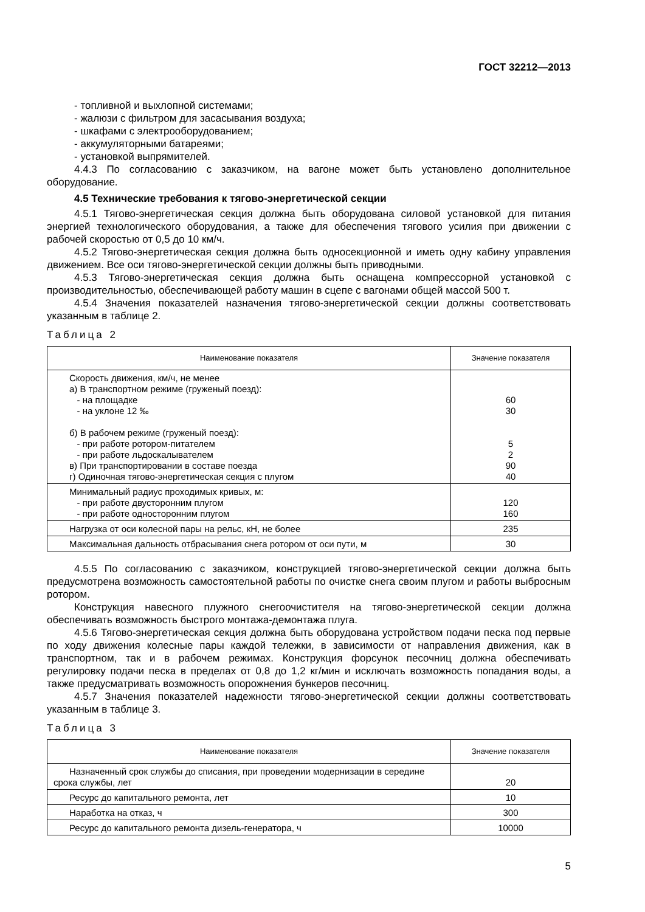ГОСТ 32212—2013
- топливной и выхлопной системами;
- жалюзи с фильтром для засасывания воздуха;
- шкафами с электрооборудованием;
- аккумуляторными батареями;
- установкой выпрямителей.
4.4.3 По согласованию с заказчиком, на вагоне может быть установлено дополнительное оборудование.
4.5 Технические требования к тягово-энергетической секции
4.5.1 Тягово-энергетическая секция должна быть оборудована силовой установкой для питания энергией технологического оборудования, а также для обеспечения тягового усилия при движении с рабочей скоростью от 0,5 до 10 км/ч.
4.5.2 Тягово-энергетическая секция должна быть односекционной и иметь одну кабину управления движением. Все оси тягово-энергетической секции должны быть приводными.
4.5.3 Тягово-энергетическая секция должна быть оснащена компрессорной установкой с производительностью, обеспечивающей работу машин в сцепе с вагонами общей массой 500 т.
4.5.4 Значения показателей назначения тягово-энергетической секции должны соответствовать указанным в таблице 2.
Таблица 2
| Наименование показателя | Значение показателя |
| --- | --- |
| Скорость движения, км/ч, не менее а) В транспортном режиме (груженый поезд): - на площадке - на уклоне 12 ‰ б) В рабочем режиме (груженый поезд): - при работе ротором-питателем - при работе льдоскалывателем в) При транспортировании в составе поезда г) Одиночная тягово-энергетическая секция с плугом | 60 30 5 2 90 40 |
| Минимальный радиус проходимых кривых, м: - при работе двусторонним плугом - при работе односторонним плугом | 120 160 |
| Нагрузка от оси колесной пары на рельс, кН, не более | 235 |
| Максимальная дальность отбрасывания снега ротором от оси пути, м | 30 |
4.5.5 По согласованию с заказчиком, конструкцией тягово-энергетической секции должна быть предусмотрена возможность самостоятельной работы по очистке снега своим плугом и работы выбросным ротором.
Конструкция навесного плужного снегоочистителя на тягово-энергетической секции должна обеспечивать возможность быстрого монтажа-демонтажа плуга.
4.5.6 Тягово-энергетическая секция должна быть оборудована устройством подачи песка под первые по ходу движения колесные пары каждой тележки, в зависимости от направления движения, как в транспортном, так и в рабочем режимах. Конструкция форсунок песочниц должна обеспечивать регулировку подачи песка в пределах от 0,8 до 1,2 кг/мин и исключать возможность попадания воды, а также предусматривать возможность опорожнения бункеров песочниц.
4.5.7 Значения показателей надежности тягово-энергетической секции должны соответствовать указанным в таблице 3.
Таблица 3
| Наименование показателя | Значение показателя |
| --- | --- |
| Назначенный срок службы до списания, при проведении модернизации в середине срока службы, лет | 20 |
| Ресурс до капитального ремонта, лет | 10 |
| Наработка на отказ, ч | 300 |
| Ресурс до капитального ремонта дизель-генератора, ч | 10000 |
5